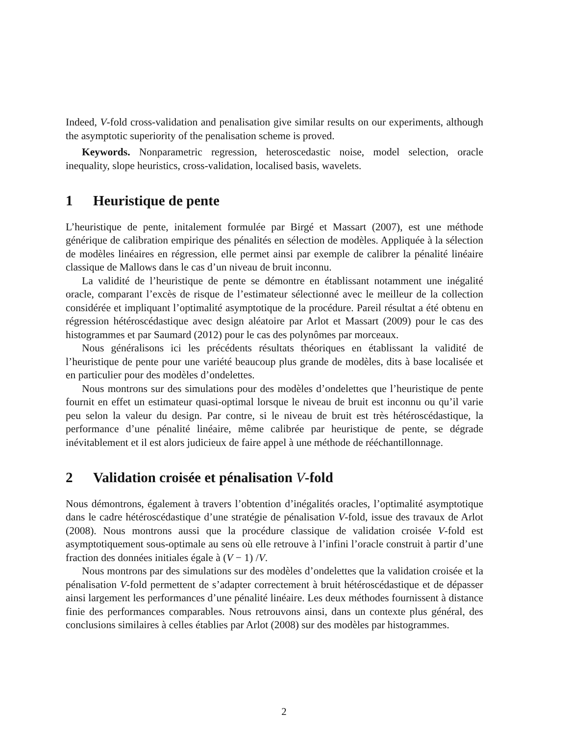Indeed, V-fold cross-validation and penalisation give similar results on our experiments, although the asymptotic superiority of the penalisation scheme is proved.
Keywords. Nonparametric regression, heteroscedastic noise, model selection, oracle inequality, slope heuristics, cross-validation, localised basis, wavelets.
1 Heuristique de pente
L’heuristique de pente, initalement formulée par Birgé et Massart (2007), est une méthode générique de calibration empirique des pénalités en sélection de modèles. Appliquée à la sélection de modèles linéaires en régression, elle permet ainsi par exemple de calibrer la pénalité linéaire classique de Mallows dans le cas d’un niveau de bruit inconnu.
La validité de l’heuristique de pente se démontre en établissant notamment une inégalité oracle, comparant l’excès de risque de l’estimateur sélectionné avec le meilleur de la collection considérée et impliquant l’optimalité asymptotique de la procédure. Pareil résultat a été obtenu en régression hétéroscédastique avec design aléatoire par Arlot et Massart (2009) pour le cas des histogrammes et par Saumard (2012) pour le cas des polynômes par morceaux.
Nous généralisons ici les précédents résultats théoriques en établissant la validité de l’heuristique de pente pour une variété beaucoup plus grande de modèles, dits à base localisée et en particulier pour des modèles d’ondelettes.
Nous montrons sur des simulations pour des modèles d’ondelettes que l’heuristique de pente fournit en effet un estimateur quasi-optimal lorsque le niveau de bruit est inconnu ou qu’il varie peu selon la valeur du design. Par contre, si le niveau de bruit est très hétéroscédastique, la performance d’une pénalité linéaire, même calibrée par heuristique de pente, se dégrade inévitablement et il est alors judicieux de faire appel à une méthode de rééchantillonnage.
2 Validation croisée et pénalisation V-fold
Nous démontrons, également à travers l’obtention d’inégalités oracles, l’optimalité asymptotique dans le cadre hétéroscédastique d’une stratégie de pénalisation V-fold, issue des travaux de Arlot (2008). Nous montrons aussi que la procédure classique de validation croisée V-fold est asymptotiquement sous-optimale au sens où elle retrouve à l’infini l’oracle construit à partir d’une fraction des données initiales égale à (V − 1) /V.
Nous montrons par des simulations sur des modèles d’ondelettes que la validation croisée et la pénalisation V-fold permettent de s’adapter correctement à bruit hétéroscédastique et de dépasser ainsi largement les performances d’une pénalité linéaire. Les deux méthodes fournissent à distance finie des performances comparables. Nous retrouvons ainsi, dans un contexte plus général, des conclusions similaires à celles établies par Arlot (2008) sur des modèles par histogrammes.
2